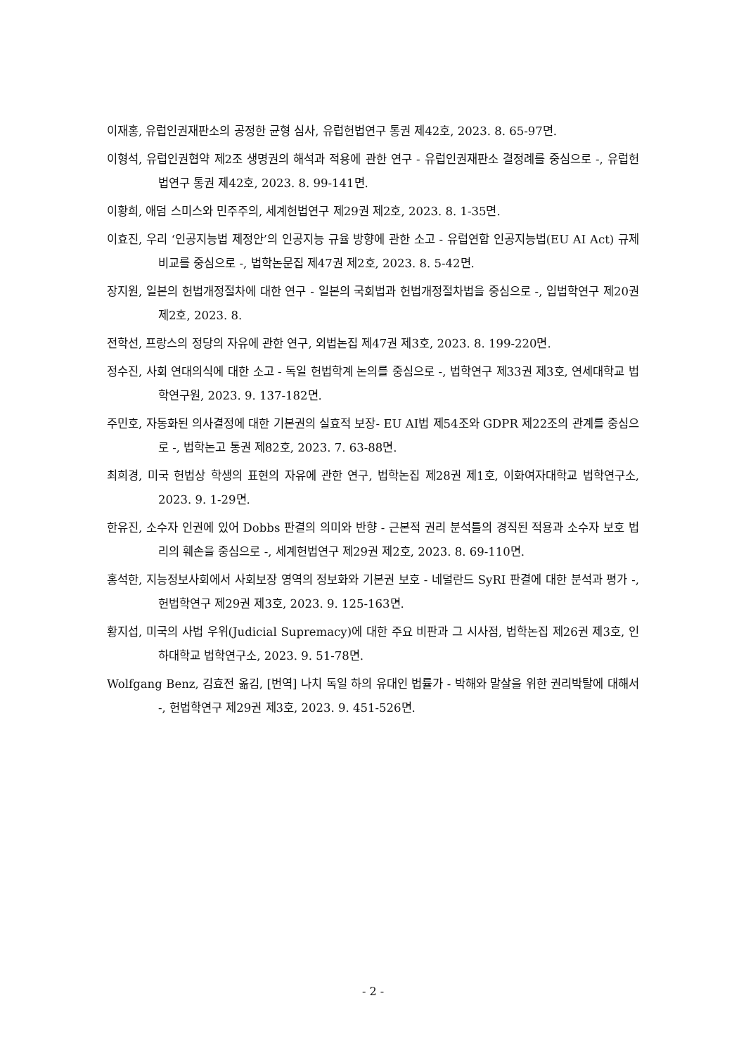이재홍, 유럽인권재판소의 공정한 균형 심사, 유럽헌법연구 통권 제42호, 2023. 8. 65-97면.
이형석, 유럽인권협약 제2조 생명권의 해석과 적용에 관한 연구 - 유럽인권재판소 결정례를 중심으로 -, 유럽헌법연구 통권 제42호, 2023. 8. 99-141면.
이황희, 애덤 스미스와 민주주의, 세계헌법연구 제29권 제2호, 2023. 8. 1-35면.
이효진, 우리 ‘인공지능법 제정안’의 인공지능 규율 방향에 관한 소고 - 유럽연합 인공지능법(EU AI Act) 규제 비교를 중심으로 -, 법학논문집 제47권 제2호, 2023. 8. 5-42면.
장지원, 일본의 헌법개정절차에 대한 연구 - 일본의 국회법과 헌법개정절차법을 중심으로 -, 입법학연구 제20권 제2호, 2023. 8.
전학선, 프랑스의 정당의 자유에 관한 연구, 외법논집 제47권 제3호, 2023. 8. 199-220면.
정수진, 사회 연대의식에 대한 소고 - 독일 헌법학계 논의를 중심으로 -, 법학연구 제33권 제3호, 연세대학교 법학연구원, 2023. 9. 137-182면.
주민호, 자동화된 의사결정에 대한 기본권의 실효적 보장- EU AI법 제54조와 GDPR 제22조의 관계를 중심으로 -, 법학논고 통권 제82호, 2023. 7. 63-88면.
최희경, 미국 헌법상 학생의 표현의 자유에 관한 연구, 법학논집 제28권 제1호, 이화여자대학교 법학연구소, 2023. 9. 1-29면.
한유진, 소수자 인권에 있어 Dobbs 판결의 의미와 반향 - 근본적 권리 분석틀의 경직된 적용과 소수자 보호 법리의 훼손을 중심으로 -, 세계헌법연구 제29권 제2호, 2023. 8. 69-110면.
홍석한, 지능정보사회에서 사회보장 영역의 정보화와 기본권 보호 - 네덜란드 SyRI 판결에 대한 분석과 평가 -, 헌법학연구 제29권 제3호, 2023. 9. 125-163면.
황지섭, 미국의 사법 우위(Judicial Supremacy)에 대한 주요 비판과 그 시사점, 법학논집 제26권 제3호, 인하대학교 법학연구소, 2023. 9. 51-78면.
Wolfgang Benz, 김효전 옮김, [번역] 나치 독일 하의 유대인 법률가 - 박해와 말살을 위한 권리박탈에 대해서 -, 헌법학연구 제29권 제3호, 2023. 9. 451-526면.
- 2 -